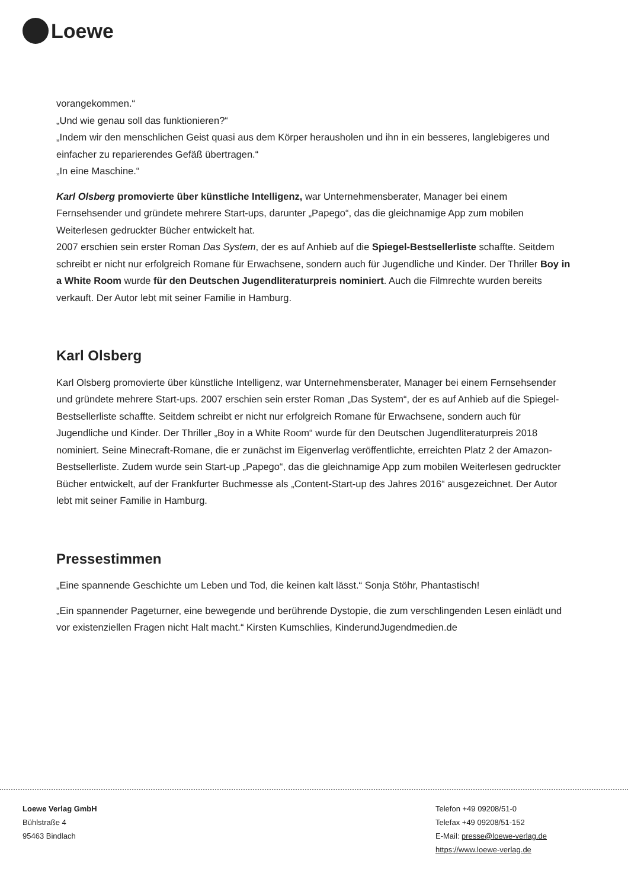Loewe
vorangekommen.“
„Und wie genau soll das funktionieren?“
„Indem wir den menschlichen Geist quasi aus dem Körper herausholen und ihn in ein besseres, langlebigeres und einfacher zu reparierendes Gefäß übertragen.“
„In eine Maschine.“
Karl Olsberg promovierte über künstliche Intelligenz, war Unternehmensberater, Manager bei einem Fernsehsender und gründete mehrere Start-ups, darunter „Papego“, das die gleichnamige App zum mobilen Weiterlesen gedruckter Bücher entwickelt hat.
2007 erschien sein erster Roman Das System, der es auf Anhieb auf die Spiegel-Bestsellerliste schaffte. Seitdem schreibt er nicht nur erfolgreich Romane für Erwachsene, sondern auch für Jugendliche und Kinder. Der Thriller Boy in a White Room wurde für den Deutschen Jugendliteraturpreis nominiert. Auch die Filmrechte wurden bereits verkauft. Der Autor lebt mit seiner Familie in Hamburg.
Karl Olsberg
Karl Olsberg promovierte über künstliche Intelligenz, war Unternehmensberater, Manager bei einem Fernsehsender und gründete mehrere Start-ups. 2007 erschien sein erster Roman „Das System“, der es auf Anhieb auf die Spiegel-Bestsellerliste schaffte. Seitdem schreibt er nicht nur erfolgreich Romane für Erwachsene, sondern auch für Jugendliche und Kinder. Der Thriller „Boy in a White Room“ wurde für den Deutschen Jugendliteraturpreis 2018 nominiert. Seine Minecraft-Romane, die er zunächst im Eigenverlag veröffentlichte, erreichten Platz 2 der Amazon-Bestsellerliste. Zudem wurde sein Start-up „Papego“, das die gleichnamige App zum mobilen Weiterlesen gedruckter Bücher entwickelt, auf der Frankfurter Buchmesse als „Content-Start-up des Jahres 2016“ ausgezeichnet. Der Autor lebt mit seiner Familie in Hamburg.
Pressestimmen
„Eine spannende Geschichte um Leben und Tod, die keinen kalt lässt.“ Sonja Stöhr, Phantastisch!
„Ein spannender Pageturner, eine bewegende und berührende Dystopie, die zum verschlingenden Lesen einlädt und vor existenziellen Fragen nicht Halt macht.“ Kirsten Kumschlies, KinderundJugendmedien.de
Loewe Verlag GmbH
Bühlstraße 4
95463 Bindlach
Telefon +49 09208/51-0
Telefax +49 09208/51-152
E-Mail: presse@loewe-verlag.de
https://www.loewe-verlag.de